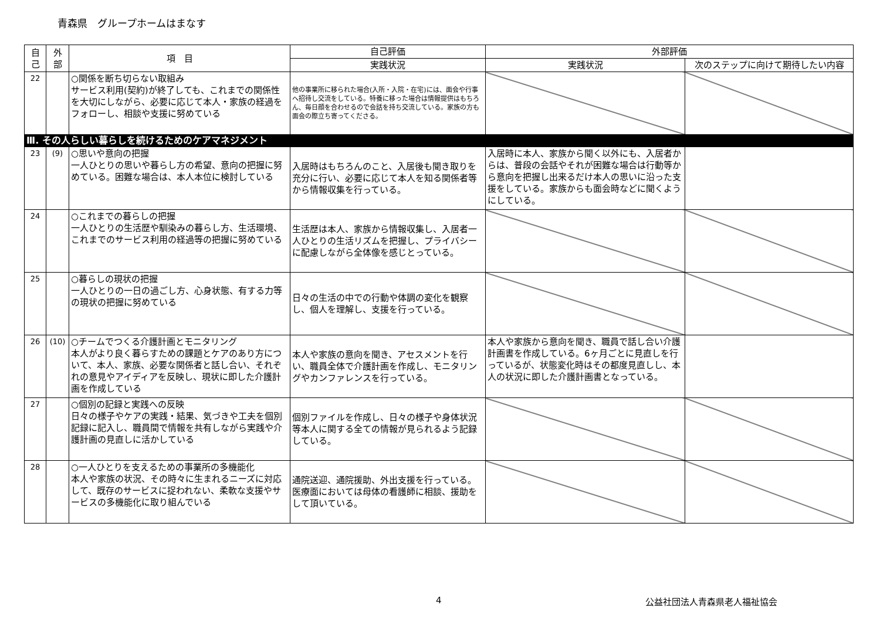青森県　グループホームはまなす
| 自 己 | 外 部 | 項 目 | 自己評価 | 外部評価 | |
| --- | --- | --- | --- | --- | --- |
| | | | 実践状況 | 実践状況 | 次のステップに向けて期待したい内容 |
| 22 | | ○関係を断ち切らない取組み サービス利用(契約)が終了しても、これまでの関係性を大切にしながら、必要に応じて本人・家族の経過をフォローし、相談や支援に努めている | 他の事業所に移られた場合(入所・入院・在宅)には、面会や行事へ招待し交流をしている。特養に移った場合は情報提供はもちろん、毎日顔を合わせるので会話を持ち交流している。家族の方も面会の際立ち寄ってくださる。 | | |
| Ⅲ. その人らしい暮らしを続けるためのケアマネジメント | | | | | |
| 23 | (9) | ○思いや意向の把握 一人ひとりの思いや暮らし方の希望、意向の把握に努めている。困難な場合は、本人本位に検討している | 入居時はもちろんのこと、入居後も聞き取りを充分に行い、必要に応じて本人を知る関係者等から情報収集を行っている。 | 入居時に本人、家族から聞く以外にも、入居者からは、普段の会話やそれが困難な場合は行動等から意向を把握し出来るだけ本人の思いに沿った支援をしている。家族からも面会時などに聞くようにしている。 | |
| 24 | | ○これまでの暮らしの把握 一人ひとりの生活歴や馴染みの暮らし方、生活環境、これまでのサービス利用の経過等の把握に努めている | 生活歴は本人、家族から情報収集し、入居者一人ひとりの生活リズムを把握し、プライバシーに配慮しながら全体像を感じとっている。 | | |
| 25 | | ○暮らしの現状の把握 一人ひとりの一日の過ごし方、心身状態、有する力等の現状の把握に努めている | 日々の生活の中での行動や体調の変化を観察し、個人を理解し、支援を行っている。 | | |
| 26 | (10) | ○チームでつくる介護計画とモニタリング 本人がより良く暮らすための課題とケアのあり方について、本人、家族、必要な関係者と話し合い、それぞれの意見やアイディアを反映し、現状に即した介護計画を作成している | 本人や家族の意向を聞き、アセスメントを行い、職員全体で介護計画を作成し、モニタリングやカンファレンスを行っている。 | 本人や家族から意向を聞き、職員で話し合い介護計画書を作成している。6ヶ月ごとに見直しを行っているが、状態変化時はその都度見直しし、本人の状況に即した介護計画書となっている。 | |
| 27 | | ○個別の記録と実践への反映 日々の様子やケアの実践・結果、気づきや工夫を個別記録に記入し、職員間で情報を共有しながら実践や介護計画の見直しに活かしている | 個別ファイルを作成し、日々の様子や身体状況等本人に関する全ての情報が見られるよう記録している。 | | |
| 28 | | ○一人ひとりを支えるための事業所の多機能化 本人や家族の状況、その時々に生まれるニーズに対応して、既存のサービスに捉われない、柔軟な支援やサービスの多機能化に取り組んでいる | 通院送迎、通院援助、外出支援を行っている。医療面においては母体の看護師に相談、援助をして頂いている。 | | |
4 公益社団法人青森県老人福祉協会